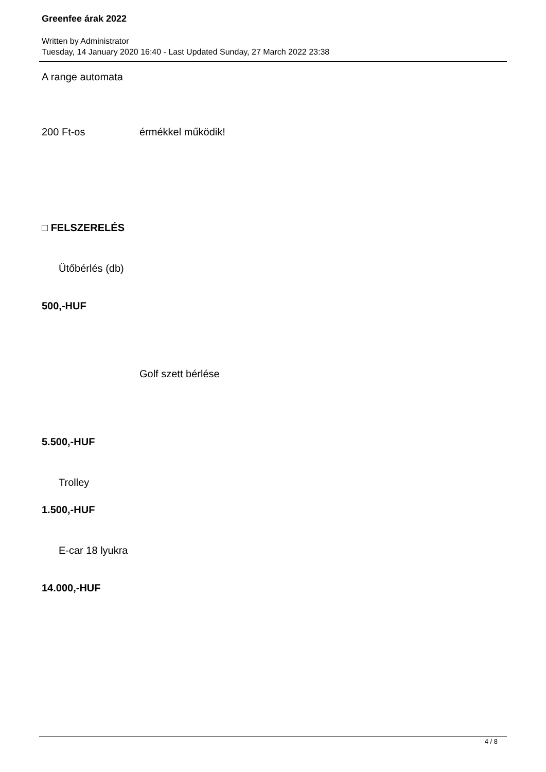Greenfee árak 2022
Written by Administrator
Tuesday, 14 January 2020 16:40 - Last Updated Sunday, 27 March 2022 23:38
A range automata
200 Ft-os érmékkel működik!
□ FELSZERELÉS
Ütőbérlés (db)
500,-HUF
Golf szett bérlése
5.500,-HUF
Trolley
1.500,-HUF
E-car 18 lyukra
14.000,-HUF
4 / 8